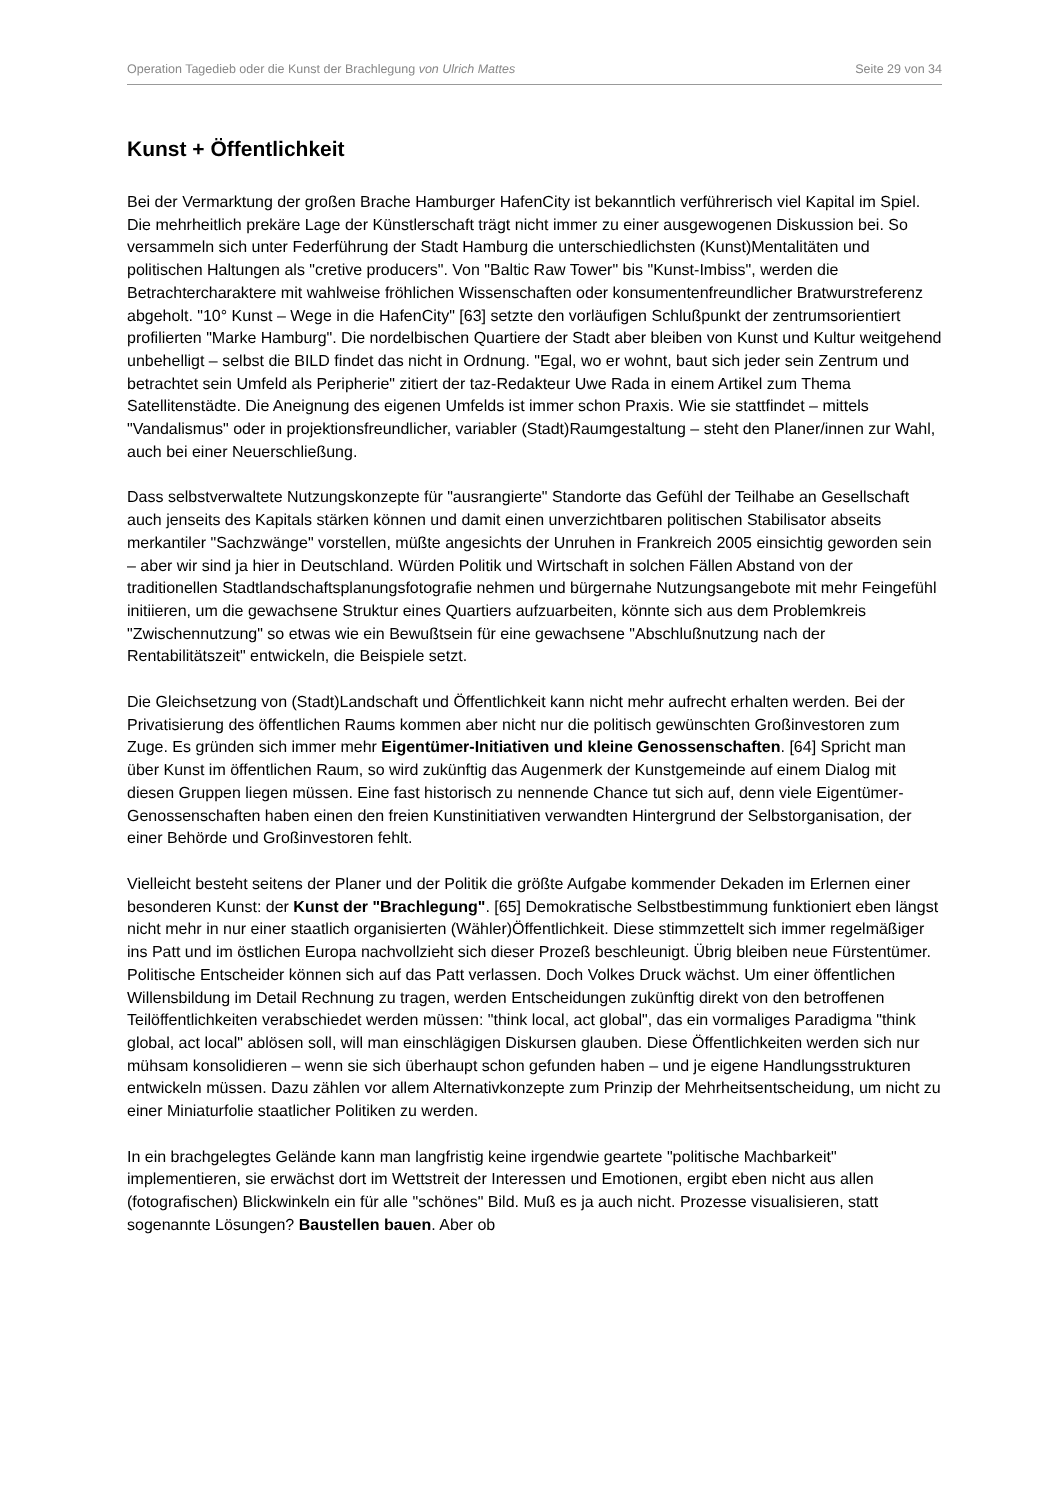Operation Tagedieb oder die Kunst der Brachlegung von Ulrich Mattes Seite 29 von 34
Kunst + Öffentlichkeit
Bei der Vermarktung der großen Brache Hamburger HafenCity ist bekanntlich verführerisch viel Kapital im Spiel. Die mehrheitlich prekäre Lage der Künstlerschaft trägt nicht immer zu einer ausgewogenen Diskussion bei. So versammeln sich unter Federführung der Stadt Hamburg die unterschiedlichsten (Kunst)Mentalitäten und politischen Haltungen als "cretive producers". Von "Baltic Raw Tower" bis "Kunst-Imbiss", werden die Betrachtercharaktere mit wahlweise fröhlichen Wissenschaften oder konsumentenfreundlicher Bratwurstreferenz abgeholt. "10° Kunst – Wege in die HafenCity" [63] setzte den vorläufigen Schlußpunkt der zentrumsorientiert profilierten "Marke Hamburg". Die nordelbischen Quartiere der Stadt aber bleiben von Kunst und Kultur weitgehend unbehelligt – selbst die BILD findet das nicht in Ordnung. "Egal, wo er wohnt, baut sich jeder sein Zentrum und betrachtet sein Umfeld als Peripherie" zitiert der taz-Redakteur Uwe Rada in einem Artikel zum Thema Satellitenstädte. Die Aneignung des eigenen Umfelds ist immer schon Praxis. Wie sie stattfindet – mittels "Vandalismus" oder in projektionsfreundlicher, variabler (Stadt)Raumgestaltung – steht den Planer/innen zur Wahl, auch bei einer Neuerschließung.
Dass selbstverwaltete Nutzungskonzepte für "ausrangierte" Standorte das Gefühl der Teilhabe an Gesellschaft auch jenseits des Kapitals stärken können und damit einen unverzichtbaren politischen Stabilisator abseits merkantiler "Sachzwänge" vorstellen, müßte angesichts der Unruhen in Frankreich 2005 einsichtig geworden sein – aber wir sind ja hier in Deutschland. Würden Politik und Wirtschaft in solchen Fällen Abstand von der traditionellen Stadtlandschaftsplanungsfotografie nehmen und bürgernahe Nutzungsangebote mit mehr Feingefühl initiieren, um die gewachsene Struktur eines Quartiers aufzuarbeiten, könnte sich aus dem Problemkreis "Zwischennutzung" so etwas wie ein Bewußtsein für eine gewachsene "Abschlußnutzung nach der Rentabilitätszeit" entwickeln, die Beispiele setzt.
Die Gleichsetzung von (Stadt)Landschaft und Öffentlichkeit kann nicht mehr aufrecht erhalten werden. Bei der Privatisierung des öffentlichen Raums kommen aber nicht nur die politisch gewünschten Großinvestoren zum Zuge. Es gründen sich immer mehr Eigentümer-Initiativen und kleine Genossenschaften. [64] Spricht man über Kunst im öffentlichen Raum, so wird zukünftig das Augenmerk der Kunstgemeinde auf einem Dialog mit diesen Gruppen liegen müssen. Eine fast historisch zu nennende Chance tut sich auf, denn viele Eigentümer-Genossenschaften haben einen den freien Kunstinitiativen verwandten Hintergrund der Selbstorganisation, der einer Behörde und Großinvestoren fehlt.
Vielleicht besteht seitens der Planer und der Politik die größte Aufgabe kommender Dekaden im Erlernen einer besonderen Kunst: der Kunst der "Brachlegung". [65] Demokratische Selbstbestimmung funktioniert eben längst nicht mehr in nur einer staatlich organisierten (Wähler)Öffentlichkeit. Diese stimmzettelt sich immer regelmäßiger ins Patt und im östlichen Europa nachvollzieht sich dieser Prozeß beschleunigt. Übrig bleiben neue Fürstentümer. Politische Entscheider können sich auf das Patt verlassen. Doch Volkes Druck wächst. Um einer öffentlichen Willensbildung im Detail Rechnung zu tragen, werden Entscheidungen zukünftig direkt von den betroffenen Teilöffentlichkeiten verabschiedet werden müssen: "think local, act global", das ein vormaliges Paradigma "think global, act local" ablösen soll, will man einschlägigen Diskursen glauben. Diese Öffentlichkeiten werden sich nur mühsam konsolidieren – wenn sie sich überhaupt schon gefunden haben – und je eigene Handlungsstrukturen entwickeln müssen. Dazu zählen vor allem Alternativkonzepte zum Prinzip der Mehrheitsentscheidung, um nicht zu einer Miniaturfolie staatlicher Politiken zu werden.
In ein brachgelegtes Gelände kann man langfristig keine irgendwie geartete "politische Machbarkeit" implementieren, sie erwächst dort im Wettstreit der Interessen und Emotionen, ergibt eben nicht aus allen (fotografischen) Blickwinkeln ein für alle "schönes" Bild. Muß es ja auch nicht. Prozesse visualisieren, statt sogenannte Lösungen? Baustellen bauen. Aber ob